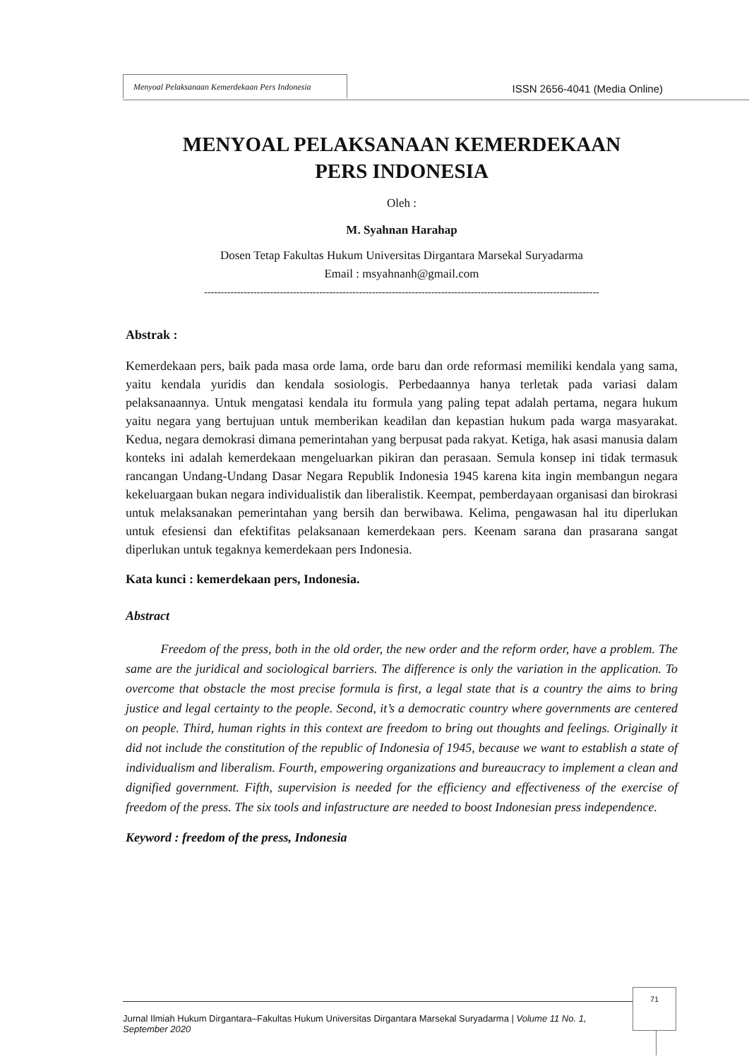Menyoal Pelaksanaan Kemerdekaan Pers Indonesia
ISSN 2656-4041 (Media Online)
MENYOAL PELAKSANAAN KEMERDEKAAN
PERS INDONESIA
Oleh :
M. Syahnan Harahap
Dosen Tetap Fakultas Hukum Universitas Dirgantara Marsekal Suryadarma
Email : msyahnanh@gmail.com
------------------------------------------------------------------------------------------------------------------------
Abstrak :
Kemerdekaan pers, baik pada masa orde lama, orde baru dan orde reformasi memiliki kendala yang sama, yaitu kendala yuridis dan kendala sosiologis. Perbedaannya hanya terletak pada variasi dalam pelaksanaannya. Untuk mengatasi kendala itu formula yang paling tepat adalah pertama, negara hukum yaitu negara yang bertujuan untuk memberikan keadilan dan kepastian hukum pada warga masyarakat. Kedua, negara demokrasi dimana pemerintahan yang berpusat pada rakyat. Ketiga, hak asasi manusia dalam konteks ini adalah kemerdekaan mengeluarkan pikiran dan perasaan. Semula konsep ini tidak termasuk rancangan Undang-Undang Dasar Negara Republik Indonesia 1945 karena kita ingin membangun negara kekeluargaan bukan negara individualistik dan liberalistik. Keempat, pemberdayaan organisasi dan birokrasi untuk melaksanakan pemerintahan yang bersih dan berwibawa. Kelima, pengawasan hal itu diperlukan untuk efesiensi dan efektifitas pelaksanaan kemerdekaan pers. Keenam sarana dan prasarana sangat diperlukan untuk tegaknya kemerdekaan pers Indonesia.
Kata kunci : kemerdekaan pers, Indonesia.
Abstract
Freedom of the press, both in the old order, the new order and the reform order, have a problem. The same are the juridical and sociological barriers. The difference is only the variation in the application. To overcome that obstacle the most precise formula is first, a legal state that is a country the aims to bring justice and legal certainty to the people. Second, it’s a democratic country where governments are centered on people. Third, human rights in this context are freedom to bring out thoughts and feelings. Originally it did not include the constitution of the republic of Indonesia of 1945, because we want to establish a state of individualism and liberalism. Fourth, empowering organizations and bureaucracy to implement a clean and dignified government. Fifth, supervision is needed for the efficiency and effectiveness of the exercise of freedom of the press. The six tools and infastructure are needed to boost Indonesian press independence.
Keyword : freedom of the press, Indonesia
71
Jurnal Ilmiah Hukum Dirgantara–Fakultas Hukum Universitas Dirgantara Marsekal Suryadarma | Volume 11 No. 1, September 2020